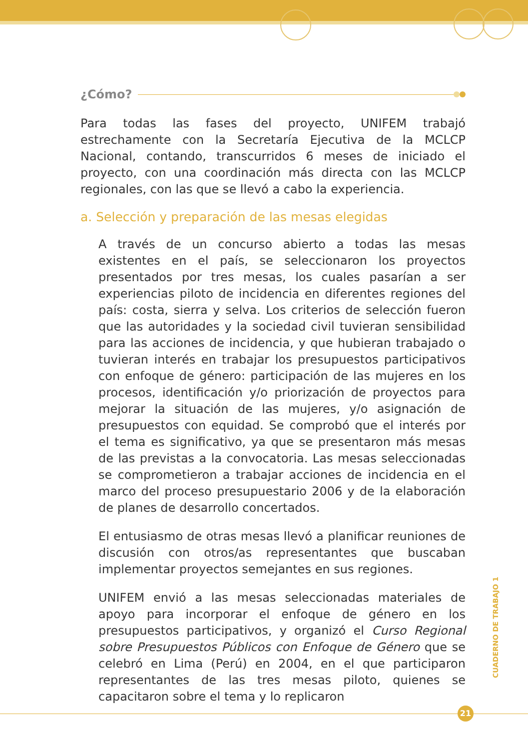¿Cómo?
Para todas las fases del proyecto, UNIFEM trabajó estrechamente con la Secretaría Ejecutiva de la MCLCP Nacional, contando, transcurridos 6 meses de iniciado el proyecto, con una coordinación más directa con las MCLCP regionales, con las que se llevó a cabo la experiencia.
a. Selección y preparación de las mesas elegidas
A través de un concurso abierto a todas las mesas existentes en el país, se seleccionaron los proyectos presentados por tres mesas, los cuales pasarían a ser experiencias piloto de incidencia en diferentes regiones del país: costa, sierra y selva. Los criterios de selección fueron que las autoridades y la sociedad civil tuvieran sensibilidad para las acciones de incidencia, y que hubieran trabajado o tuvieran interés en trabajar los presupuestos participativos con enfoque de género: participación de las mujeres en los procesos, identificación y/o priorización de proyectos para mejorar la situación de las mujeres, y/o asignación de presupuestos con equidad. Se comprobó que el interés por el tema es significativo, ya que se presentaron más mesas de las previstas a la convocatoria. Las mesas seleccionadas se comprometieron a trabajar acciones de incidencia en el marco del proceso presupuestario 2006 y de la elaboración de planes de desarrollo concertados.
El entusiasmo de otras mesas llevó a planificar reuniones de discusión con otros/as representantes que buscaban implementar proyectos semejantes en sus regiones.
UNIFEM envió a las mesas seleccionadas materiales de apoyo para incorporar el enfoque de género en los presupuestos participativos, y organizó el Curso Regional sobre Presupuestos Públicos con Enfoque de Género que se celebró en Lima (Perú) en 2004, en el que participaron representantes de las tres mesas piloto, quienes se capacitaron sobre el tema y lo replicaron
CUADERNO DE TRABAJO 1
21